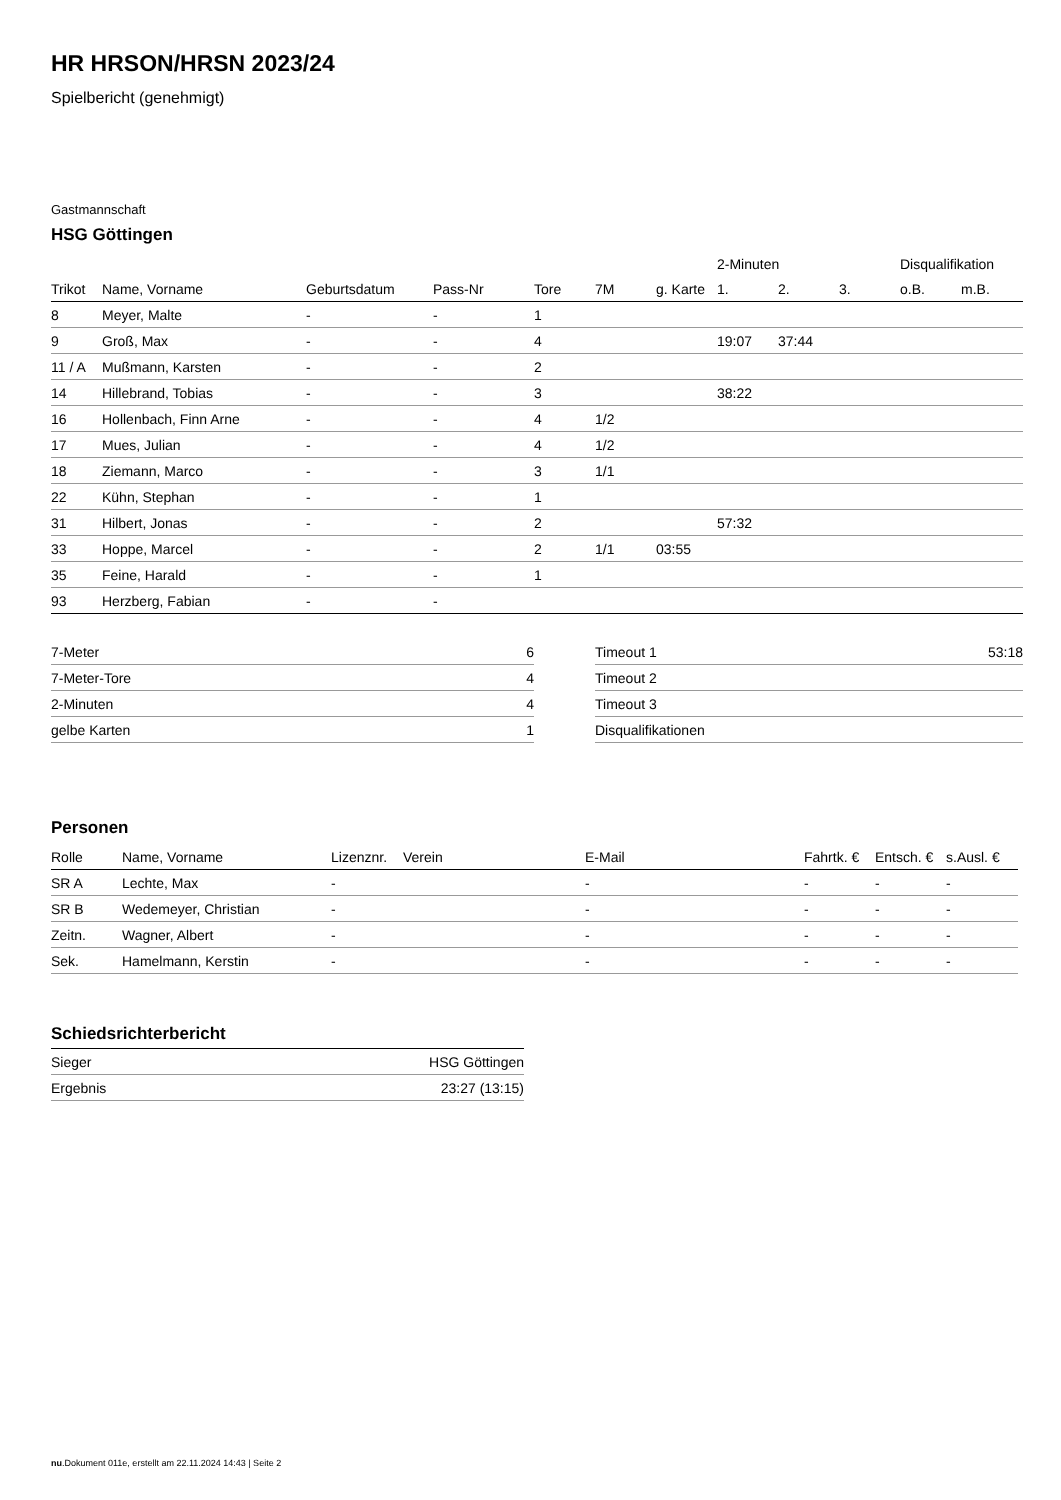HR HRSON/HRSN 2023/24
Spielbericht (genehmigt)
Gastmannschaft
HSG Göttingen
| | | | | | | | 2-Minuten | | | Disqualifikation | |
| Trikot | Name, Vorname | Geburtsdatum | Pass-Nr | Tore | 7M | g. Karte | 1. | 2. | 3. | o.B. | m.B. |
| 8 | Meyer, Malte | - | - | 1 | | | | | | | |
| 9 | Groß, Max | - | - | 4 | | | 19:07 | 37:44 | | | |
| 11 / A | Mußmann, Karsten | - | - | 2 | | | | | | | |
| 14 | Hillebrand, Tobias | - | - | 3 | | | 38:22 | | | | |
| 16 | Hollenbach, Finn Arne | - | - | 4 | 1/2 | | | | | | |
| 17 | Mues, Julian | - | - | 4 | 1/2 | | | | | | |
| 18 | Ziemann, Marco | - | - | 3 | 1/1 | | | | | | |
| 22 | Kühn, Stephan | - | - | 1 | | | | | | | |
| 31 | Hilbert, Jonas | - | - | 2 | | | 57:32 | | | | |
| 33 | Hoppe, Marcel | - | - | 2 | 1/1 | 03:55 | | | | | |
| 35 | Feine, Harald | - | - | 1 | | | | | | | |
| 93 | Herzberg, Fabian | - | - | | | | | | | | |
| 7-Meter | 6 |
| 7-Meter-Tore | 4 |
| 2-Minuten | 4 |
| gelbe Karten | 1 |
| Timeout 1 | 53:18 |
| Timeout 2 | |
| Timeout 3 | |
| Disqualifikationen | |
Personen
| Rolle | Name, Vorname | Lizenznr. | Verein | E-Mail | Fahrtk. € | Entsch. € | s.Ausl. € |
| --- | --- | --- | --- | --- | --- | --- | --- |
| SR A | Lechte, Max | - | | - | - | - | - |
| SR B | Wedemeyer, Christian | - | | - | - | - | - |
| Zeitn. | Wagner, Albert | - | | - | - | - | - |
| Sek. | Hamelmann, Kerstin | - | | - | - | - | - |
Schiedsrichterbericht
| Sieger | HSG Göttingen |
| Ergebnis | 23:27 (13:15) |
nu.Dokument 011e, erstellt am 22.11.2024 14:43 | Seite 2